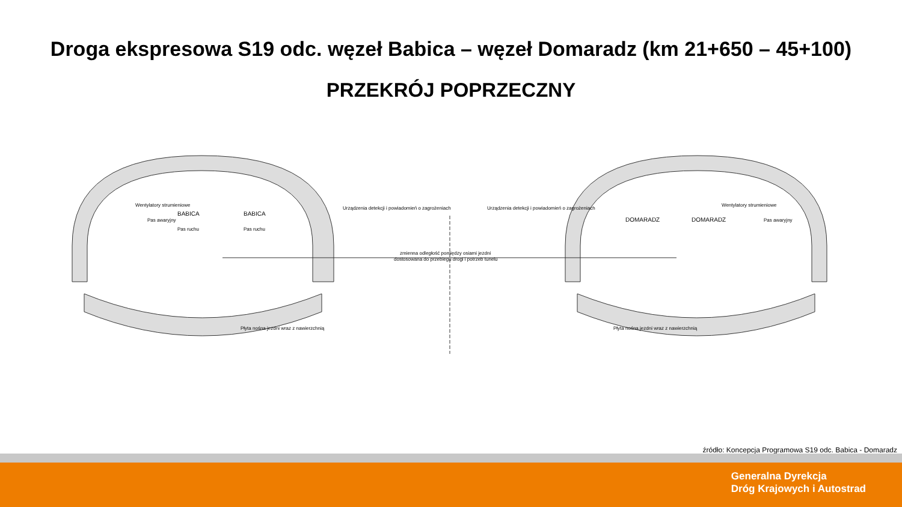Droga ekspresowa S19 odc. węzeł Babica – węzeł Domaradz (km 21+650 – 45+100)
PRZEKRÓJ POPRZECZNY
BABICA
BABICA
DOMARADZ
DOMARADZ
zmienna odległość pomiędzy osiami jezdni
dostosowana do przebiegu drogi i potrzeb tunelu
Pas awaryjny
Pas ruchu
Pas ruchu
Pas awaryjny
Wentylatory strumieniowe
Wentylatory strumieniowe
Urządzenia detekcji i powiadomień o zagrożeniach
Urządzenia detekcji i powiadomień o zagrożeniach
Płyta nośna jezdni wraz z nawierzchnią
Płyta nośna jezdni wraz z nawierzchnią
źródło: Koncepcja Programowa S19 odc. Babica - Domaradz
Generalna Dyrekcja
Dróg Krajowych i Autostrad